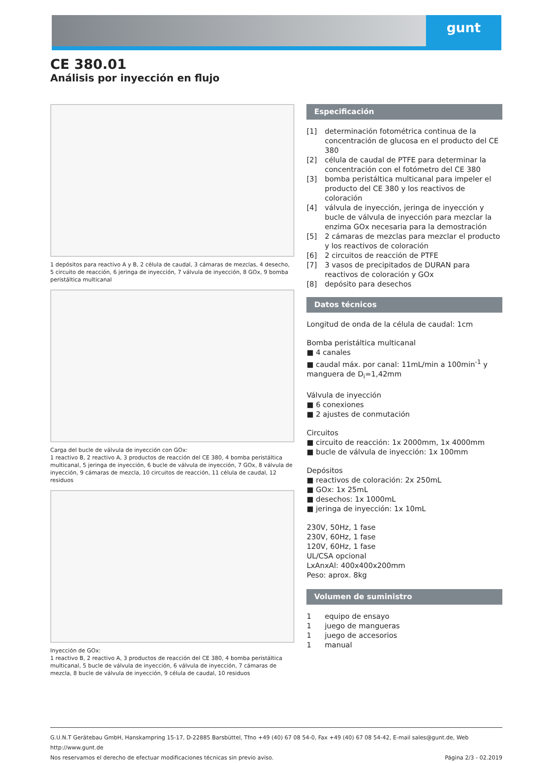gunt
CE 380.01
Análisis por inyección en flujo
1 depósitos para reactivo A y B, 2 célula de caudal, 3 cámaras de mezclas, 4 desecho, 5 circuito de reacción, 6 jeringa de inyección, 7 válvula de inyección, 8 GOx, 9 bomba peristáltica multicanal
Carga del bucle de válvula de inyección con GOx:
1 reactivo B, 2 reactivo A, 3 productos de reacción del CE 380, 4 bomba peristáltica multicanal, 5 jeringa de inyección, 6 bucle de válvula de inyección, 7 GOx, 8 válvula de inyección, 9 cámaras de mezcla, 10 circuitos de reacción, 11 célula de caudal, 12 residuos
Inyección de GOx:
1 reactivo B, 2 reactivo A, 3 productos de reacción del CE 380, 4 bomba peristáltica multicanal, 5 bucle de válvula de inyección, 6 válvula de inyección, 7 cámaras de mezcla, 8 bucle de válvula de inyección, 9 célula de caudal, 10 residuos
Especificación
[1] determinación fotométrica continua de la concentración de glucosa en el producto del CE 380
[2] célula de caudal de PTFE para determinar la concentración con el fotómetro del CE 380
[3] bomba peristáltica multicanal para impeler el producto del CE 380 y los reactivos de coloración
[4] válvula de inyección, jeringa de inyección y bucle de válvula de inyección para mezclar la enzima GOx necesaria para la demostración
[5] 2 cámaras de mezclas para mezclar el producto y los reactivos de coloración
[6] 2 circuitos de reacción de PTFE
[7] 3 vasos de precipitados de DURAN para reactivos de coloración y GOx
[8] depósito para desechos
Datos técnicos
Longitud de onda de la célula de caudal: 1cm
Bomba peristáltica multicanal
■ 4 canales
■ caudal máx. por canal: 11mL/min a 100min<sup>-1</sup> y manguera de D<sub>i</sub>=1,42mm
Válvula de inyección
■ 6 conexiones
■ 2 ajustes de conmutación
Circuitos
■ circuito de reacción: 1x 2000mm, 1x 4000mm
■ bucle de válvula de inyección: 1x 100mm
Depósitos
■ reactivos de coloración: 2x 250mL
■ GOx: 1x 25mL
■ desechos: 1x 1000mL
■ jeringa de inyección: 1x 10mL
230V, 50Hz, 1 fase
230V, 60Hz, 1 fase
120V, 60Hz, 1 fase
UL/CSA opcional
LxAnxAl: 400x400x200mm
Peso: aprox. 8kg
Volumen de suministro
1 equipo de ensayo
1 juego de mangueras
1 juego de accesorios
1 manual
G.U.N.T Gerätebau GmbH, Hanskampring 15-17, D-22885 Barsbüttel, Tfno +49 (40) 67 08 54-0, Fax +49 (40) 67 08 54-42, E-mail sales@gunt.de, Web http://www.gunt.de
Nos reservamos el derecho de efectuar modificaciones técnicas sin previo aviso. Página 2/3 - 02.2019